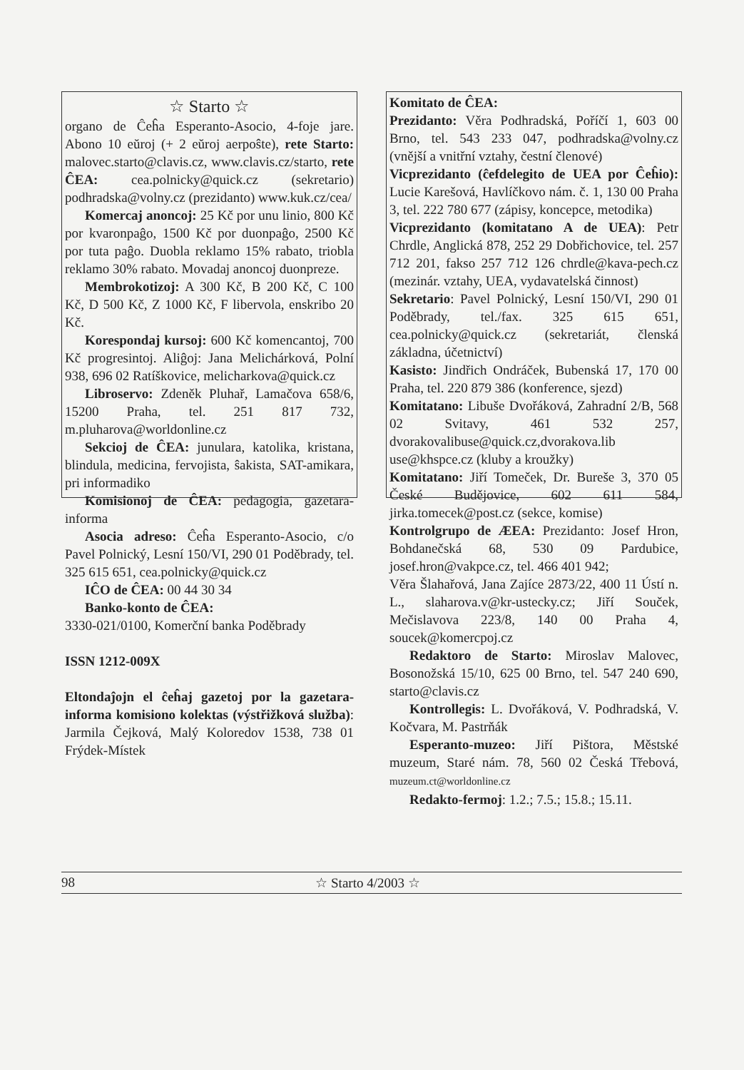☆ Starto ☆
organo de Ĉeĥa Esperanto-Asocio, 4-foje jare. Abono 10 eŭroj (+ 2 eŭroj aerpoŝte), rete Starto: malovec.starto@clavis.cz, www.clavis.cz/starto, rete ĈEA: cea.polnicky@quick.cz (sekretario) podhradska@volny.cz (prezidanto) www.kuk.cz/cea/
Komercaj anoncoj: 25 Kč por unu linio, 800 Kč por kvaronpaĝo, 1500 Kč por duonpaĝo, 2500 Kč por tuta paĝo. Duobla reklamo 15% rabato, triobla reklamo 30% rabato. Movadaj anoncoj duonpreze.
Membrokotizoj: A 300 Kč, B 200 Kč, C 100 Kč, D 500 Kč, Z 1000 Kč, F libervola, enskribo 20 Kč.
Korespondaj kursoj: 600 Kč komencantoj, 700 Kč progresintoj. Aliĝoj: Jana Melichárková, Polní 938, 696 02 Ratíškovice, melicharkova@quick.cz
Libroservo: Zdeněk Pluhař, Lamačova 658/6, 15200 Praha, tel. 251 817 732, m.pluharova@worldonline.cz
Sekcioj de ĈEA: junulara, katolika, kristana, blindula, medicina, fervojista, ŝakista, SAT-amikara, pri informadiko
Komisionoj de ĈEA: pedagogia, gazetara-informa
Asocia adreso: Ĉeĥa Esperanto-Asocio, c/o Pavel Polnický, Lesní 150/VI, 290 01 Poděbrady, tel. 325 615 651, cea.polnicky@quick.cz
IĈO de ĈEA: 00 44 30 34
Banko-konto de ĈEA:
3330-021/0100, Komerční banka Poděbrady
ISSN 1212-009X
Eltondaĵojn el ĉeĥaj gazetoj por la gazetara-informa komisiono kolektas (výstřižková služba): Jarmila Čejková, Malý Koloredov 1538, 738 01 Frýdek-Místek
Komitato de ĈEA:
Prezidanto: Věra Podhradská, Poříčí 1, 603 00 Brno, tel. 543 233 047, podhradska@volny.cz (vnější a vnitřní vztahy, čestní členové)
Vicprezidanto (ĉefdelegito de UEA por Ĉeĥio): Lucie Karešová, Havlíčkovo nám. č. 1, 130 00 Praha 3, tel. 222 780 677 (zápisy, koncepce, metodika)
Vicprezidanto (komitatano A de UEA): Petr Chrdle, Anglická 878, 252 29 Dobřichovice, tel. 257 712 201, fakso 257 712 126 chrdle@kava-pech.cz (mezinár. vztahy, UEA, vydavatelská činnost)
Sekretario: Pavel Polnický, Lesní 150/VI, 290 01 Poděbrady, tel./fax. 325 615 651, cea.polnicky@quick.cz (sekretariát, členská základna, účetnictví)
Kasisto: Jindřich Ondráček, Bubenská 17, 170 00 Praha, tel. 220 879 386 (konference, sjezd)
Komitatano: Libuše Dvořáková, Zahradní 2/B, 568 02 Svitavy, 461 532 257, dvorakovalibuse@quick.cz,dvorakova.lib use@khspce.cz (kluby a kroužky)
Komitatano: Jiří Tomeček, Dr. Bureše 3, 370 05 České Budějovice, 602 611 584, jirka.tomecek@post.cz (sekce, komise)
Kontrolgrupo de ÆEA: Prezidanto: Josef Hron, Bohdanečská 68, 530 09 Pardubice, josef.hron@vakpce.cz, tel. 466 401 942;
Věra Šlahařová, Jana Zajíce 2873/22, 400 11 Ústí n. L., slaharova.v@kr-ustecky.cz; Jiří Souček, Mečislavova 223/8, 140 00 Praha 4, soucek@komercpoj.cz
Redaktoro de Starto: Miroslav Malovec, Bosonožská 15/10, 625 00 Brno, tel. 547 240 690, starto@clavis.cz
Kontrollegis: L. Dvořáková, V. Podhradská, V. Kočvara, M. Pastrňák
Esperanto-muzeo: Jiří Pištora, Městské muzeum, Staré nám. 78, 560 02 Česká Třebová, muzeum.ct@worldonline.cz
Redakto-fermoj: 1.2.; 7.5.; 15.8.; 15.11.
98 ☆ Starto 4/2003 ☆